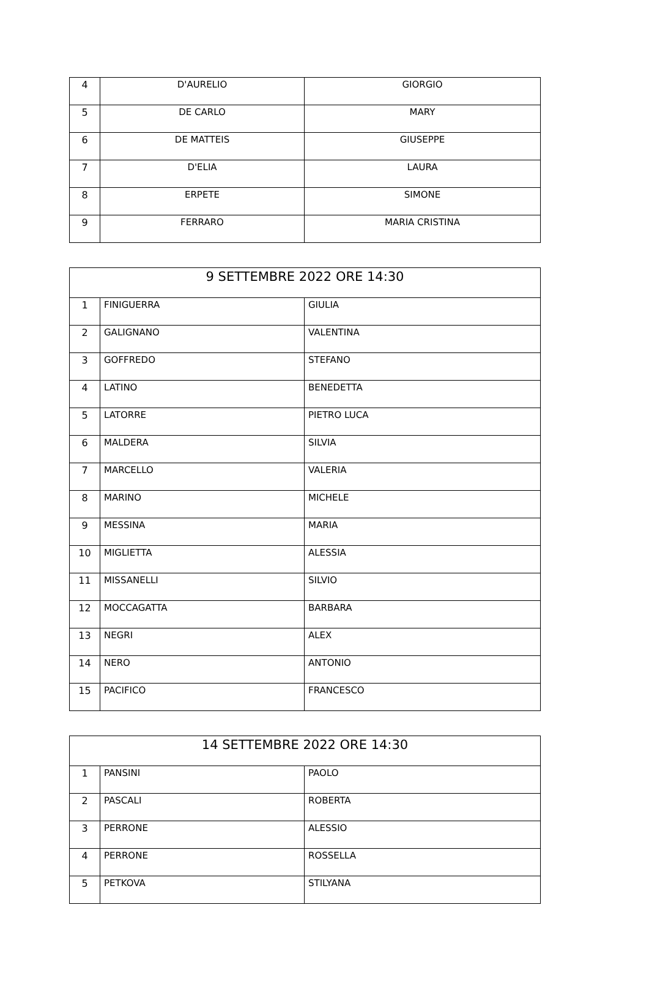| 4 | D'AURELIO | GIORGIO |
| 5 | DE CARLO | MARY |
| 6 | DE MATTEIS | GIUSEPPE |
| 7 | D'ELIA | LAURA |
| 8 | ERPETE | SIMONE |
| 9 | FERRARO | MARIA CRISTINA |
| 9 SETTEMBRE 2022 ORE 14:30 | | |
| --- | --- | --- |
| 1 | FINIGUERRA | GIULIA |
| 2 | GALIGNANO | VALENTINA |
| 3 | GOFFREDO | STEFANO |
| 4 | LATINO | BENEDETTA |
| 5 | LATORRE | PIETRO LUCA |
| 6 | MALDERA | SILVIA |
| 7 | MARCELLO | VALERIA |
| 8 | MARINO | MICHELE |
| 9 | MESSINA | MARIA |
| 10 | MIGLIETTA | ALESSIA |
| 11 | MISSANELLI | SILVIO |
| 12 | MOCCAGATTA | BARBARA |
| 13 | NEGRI | ALEX |
| 14 | NERO | ANTONIO |
| 15 | PACIFICO | FRANCESCO |
| 14 SETTEMBRE 2022 ORE 14:30 | | |
| --- | --- | --- |
| 1 | PANSINI | PAOLO |
| 2 | PASCALI | ROBERTA |
| 3 | PERRONE | ALESSIO |
| 4 | PERRONE | ROSSELLA |
| 5 | PETKOVA | STILYANA |